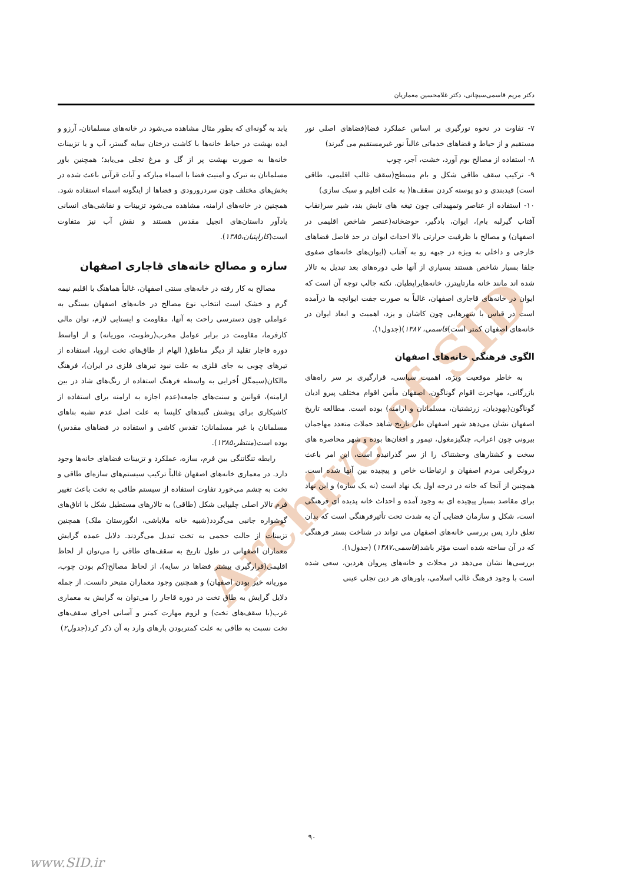Archive of SID
دکتر مریم قاسمی‌سیچانی، دکتر غلامحسین معماریان
۷- تفاوت در نحوه نورگیری بر اساس عملکرد فضا(فضاهای اصلی نور مستقیم و از حیاط و فضاهای خدماتی غالباً نور غیرمستقیم می گیرند)
۸- استفاده از مصالح بوم آورد، خشت، آجر، چوب
۹- ترکیب سقف طاقی شکل و بام مسطح(سقف غالب اقلیمی، طاقی است) قیدبندی و دو پوسته کردن سقف‌ها( به علت اقلیم و سبک سازی)
۱۰- استفاده از عناصر وتمهیداتی چون تیغه های تابش بند، شیر سر(نقاب آفتاب گیرلبه بام)، ایوان، بادگیر، حوضخانه(عنصر شاخص اقلیمی در اصفهان) و مصالح با ظرفیت حرارتی بالا احداث ایوان در حد فاصل فضاهای خارجی و داخلی به ویژه در جبهه رو به آفتاب (ایوان‌های خانه‌های صفوی جلفا بسیار شاخص هستند بسیاری از آنها طی دوره‌های بعد تبدیل به تالار شده اند مانند خانه مارتاپیترز، خانه‌هایراپطیان. نکته جالب توجه آن است که ایوان در خانه‌های قاجاری اصفهان، غالباً به صورت جفت ایوانچه ها درآمده است در قیاس با شهرهایی چون کاشان و یزد، اهمیت و ابعاد ایوان در خانه‌های اصفهان کمتر است)قاسمی، ۱۳۸۷)(جدول۱).
الگوی فرهنگی خانه‌های اصفهان
به خاطر موقعیت ویژه، اهمیت سیاسی، قرارگیری بر سر راه‌های بازرگانی، مهاجرت اقوام گوناگون، اصفهان مأمن اقوام مختلف پیرو ادیان گوناگون(یهودیان، زرتشتیان، مسلمانان و ارامنه) بوده است. مطالعه تاریخ اصفهان نشان می‌دهد شهر اصفهان طی تاریخ شاهد حملات متعدد مهاجمان بیرونی چون اعراب، چنگیزمغول، تیمور و افغان‌ها بوده و شهر محاصره های سخت و کشتارهای وحشتناک را از سر گذرانیده است، این امر باعث درونگرایی مردم اصفهان و ارتباطات خاص و پیچیده بین آنها شده است. همچنین از آنجا که خانه در درجه اول یک نهاد است (نه یک سازه) و این نهاد برای مقاصد بسیار پیچیده ای به وجود آمده و احداث خانه پدیده ای فرهنگی است، شکل و سازمان فضایی آن به شدت تحت تأثیرفرهنگی است که بدان تعلق دارد پس بررسی خانه‌های اصفهان می تواند در شناخت بستر فرهنگی که در آن ساخته شده است مؤثر باشد(قاسمی،۱۳۸۷) (جدول۱).
بررسی‌ها نشان می‌دهد در محلات و خانه‌های پیروان هردین، سعی شده است با وجود فرهنگ غالب اسلامی، باورهای هر دین تجلی عینی
یابد به گونه‌ای که بطور مثال مشاهده می‌شود در خانه‌های مسلمانان، آرزو و ایده بهشت در حیاط خانه‌ها با کاشت درختان سایه گستر، آب و یا تزیینات خانه‌ها به صورت بهشت پر از گل و مرغ تجلی می‌یابد؛ همچنین باور مسلمانان به تبرک و امنیت فضا با اسماء مبارکه و آیات قرآنی باعث شده در بخش‌های مختلف چون سردرورودی و فضاها از اینگونه اسماء استفاده شود. همچنین در خانه‌های ارامنه، مشاهده می‌شود تزیینات و نقاشی‌های انسانی یادآور داستان‌های انجیل مقدس هستند و نقش آب نیز متفاوت است(کاراپتیان،۱۳۸۵).
سازه و مصالح خانه‌های قاجاری اصفهان
مصالح به کار رفته در خانه‌های سنتی اصفهان، غالباً هماهنگ با اقلیم نیمه گرم و خشک است انتخاب نوع مصالح در خانه‌های اصفهان بستگی به عواملی چون دسترسی راحت به آنها، مقاومت و ایستایی لازم، توان مالی کارفرما، مقاومت در برابر عوامل مخرب(رطوبت، موریانه) و از اواسط دوره قاجار تقلید از دیگر مناطق( الهام از طاق‌های تخت اروپا، استفاده از تیرهای چوبی به جای فلزی به علت نبود تیرهای فلزی در ایران)، فرهنگ مالکان(سیمگل اُخرایی به واسطه فرهنگ استفاده از رنگ‌های شاد در بین ارامنه)، قوانین و سنت‌های جامعه(عدم اجازه به ارامنه برای استفاده از کاشیکاری برای پوشش گنبدهای کلیسا به علت اصل عدم تشبه بناهای مسلمانان با غیر مسلمانان؛ تقدس کاشی و استفاده در فضاهای مقدس) بوده است(منتظر،۱۳۸۵).
رابطه تنگاتنگی بین فرم، سازه، عملکرد و تزیینات فضاهای خانه‌ها وجود دارد. در معماری خانه‌های اصفهان غالباً ترکیب سیستم‌های سازه‌ای طاقی و تخت به چشم می‌خورد تفاوت استفاده از سیستم طاقی به تخت باعث تغییر فرم تالار اصلی چلیپایی شکل (طاقی) به تالارهای مستطیل شکل با اتاق‌های گوشواره جانبی می‌گردد(شبیه خانه ملاباشی، انگورستان ملک) همچنین تزیینات از حالت حجمی به تخت تبدیل می‌گردند. دلایل عمده گرایش معماران اصفهانی در طول تاریخ به سقف‌های طاقی را می‌توان از لحاظ اقلیمی(قرارگیری بیشتر فضاها در سایه)، از لحاظ مصالح(کم بودن چوب، موریانه خیز بودن اصفهان) و همچنین وجود معماران متبحر دانست. از جمله دلایل گرایش به طاق تخت در دوره قاجار را می‌توان به گرایش به معماری غرب(با سقف‌های تخت) و لزوم مهارت کمتر و آسانی اجرای سقف‌های تخت نسبت به طاقی به علت کمتربودن بارهای وارد به آن ذکر کرد(جدول۲)
۹۰
www.SID.ir